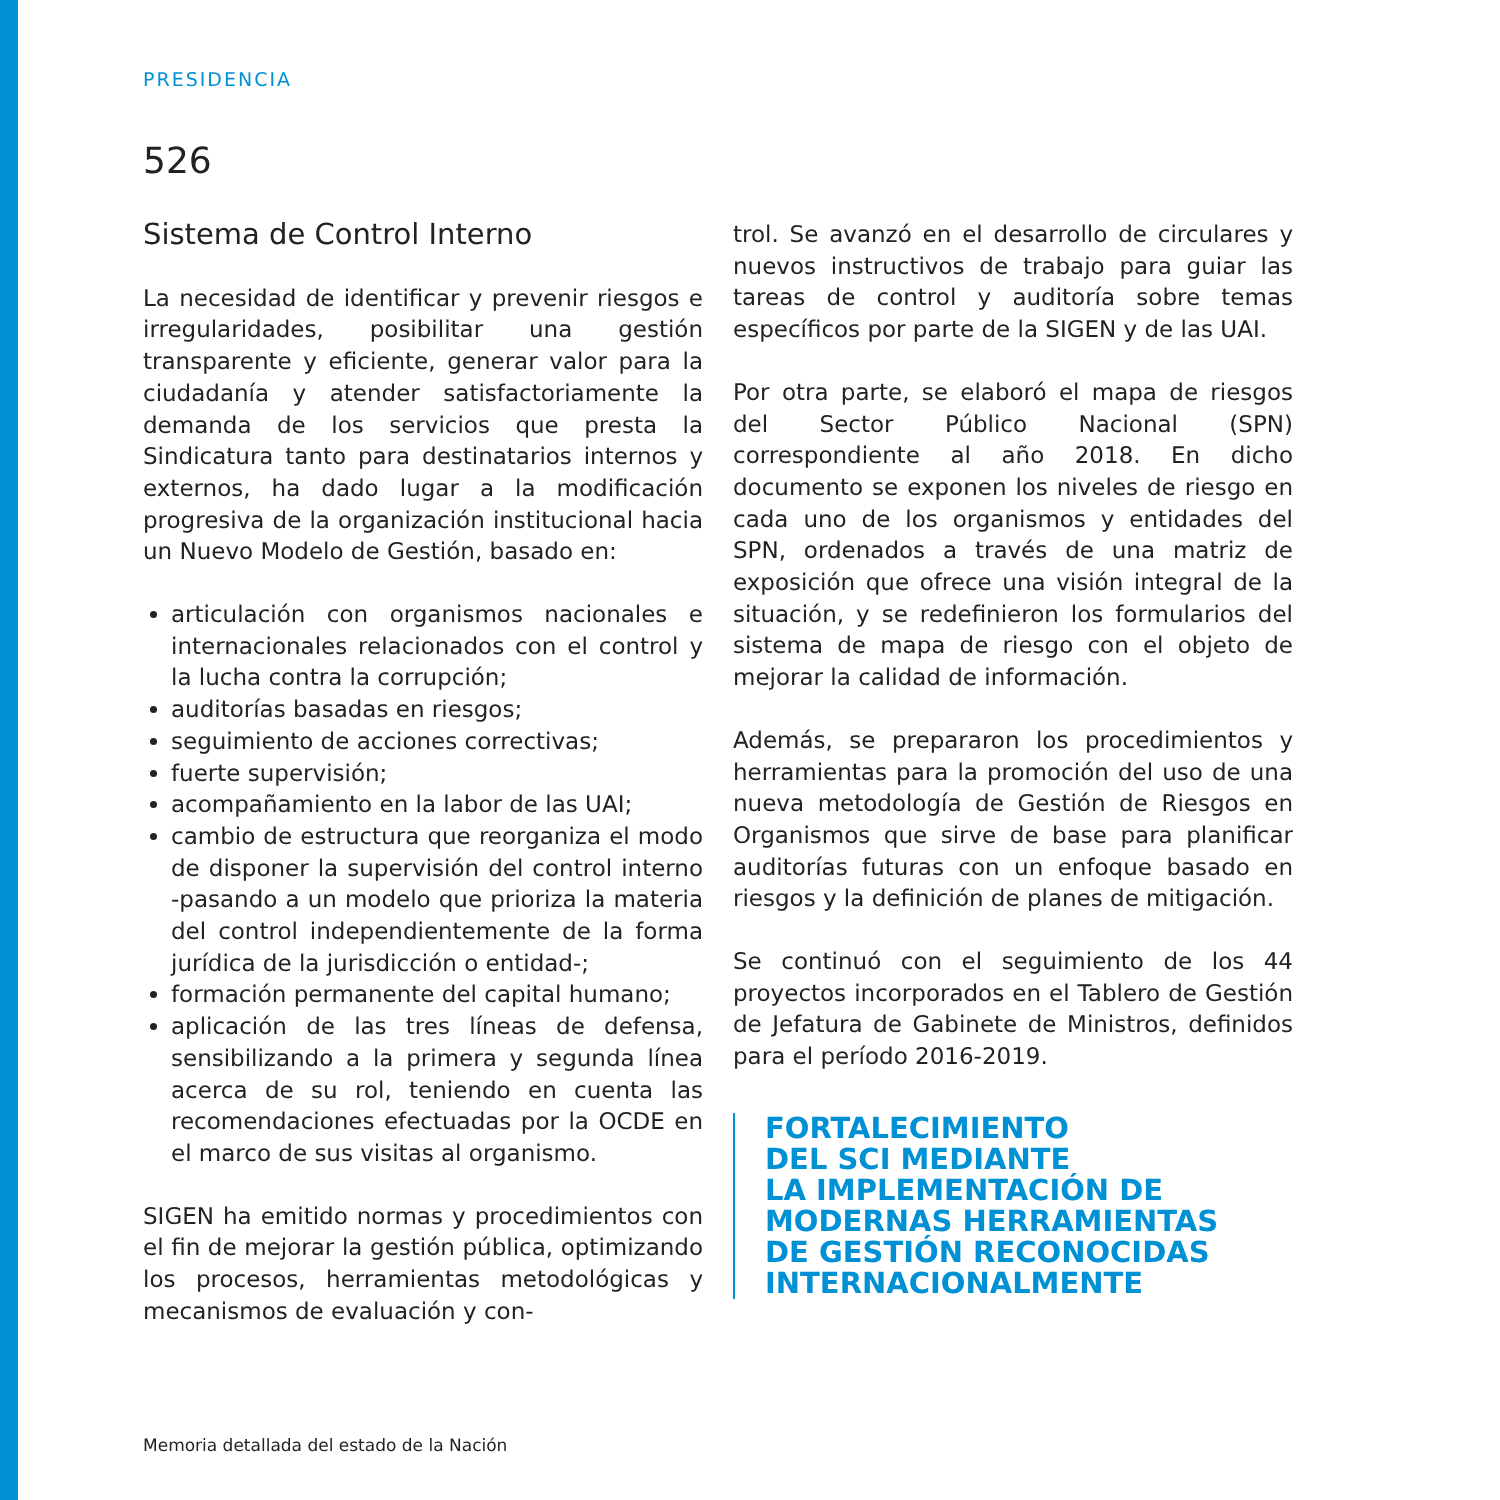PRESIDENCIA
526
Sistema de Control Interno
La necesidad de identificar y prevenir riesgos e irregularidades, posibilitar una gestión transparente y eficiente, generar valor para la ciudadanía y atender satisfactoriamente la demanda de los servicios que presta la Sindicatura tanto para destinatarios internos y externos, ha dado lugar a la modificación progresiva de la organización institucional hacia un Nuevo Modelo de Gestión, basado en:
articulación con organismos nacionales e internacionales relacionados con el control y la lucha contra la corrupción;
auditorías basadas en riesgos;
seguimiento de acciones correctivas;
fuerte supervisión;
acompañamiento en la labor de las UAI;
cambio de estructura que reorganiza el modo de disponer la supervisión del control interno -pasando a un modelo que prioriza la materia del control independientemente de la forma jurídica de la jurisdicción o entidad-;
formación permanente del capital humano;
aplicación de las tres líneas de defensa, sensibilizando a la primera y segunda línea acerca de su rol, teniendo en cuenta las recomendaciones efectuadas por la OCDE en el marco de sus visitas al organismo.
SIGEN ha emitido normas y procedimientos con el fin de mejorar la gestión pública, optimizando los procesos, herramientas metodológicas y mecanismos de evaluación y con-
trol. Se avanzó en el desarrollo de circulares y nuevos instructivos de trabajo para guiar las tareas de control y auditoría sobre temas específicos por parte de la SIGEN y de las UAI.
Por otra parte, se elaboró el mapa de riesgos del Sector Público Nacional (SPN) correspondiente al año 2018. En dicho documento se exponen los niveles de riesgo en cada uno de los organismos y entidades del SPN, ordenados a través de una matriz de exposición que ofrece una visión integral de la situación, y se redefinieron los formularios del sistema de mapa de riesgo con el objeto de mejorar la calidad de información.
Además, se prepararon los procedimientos y herramientas para la promoción del uso de una nueva metodología de Gestión de Riesgos en Organismos que sirve de base para planificar auditorías futuras con un enfoque basado en riesgos y la definición de planes de mitigación.
Se continuó con el seguimiento de los 44 proyectos incorporados en el Tablero de Gestión de Jefatura de Gabinete de Ministros, definidos para el período 2016-2019.
FORTALECIMIENTO
DEL SCI MEDIANTE
LA IMPLEMENTACIÓN DE
MODERNAS HERRAMIENTAS
DE GESTIÓN RECONOCIDAS
INTERNACIONALMENTE
Memoria detallada del estado de la Nación